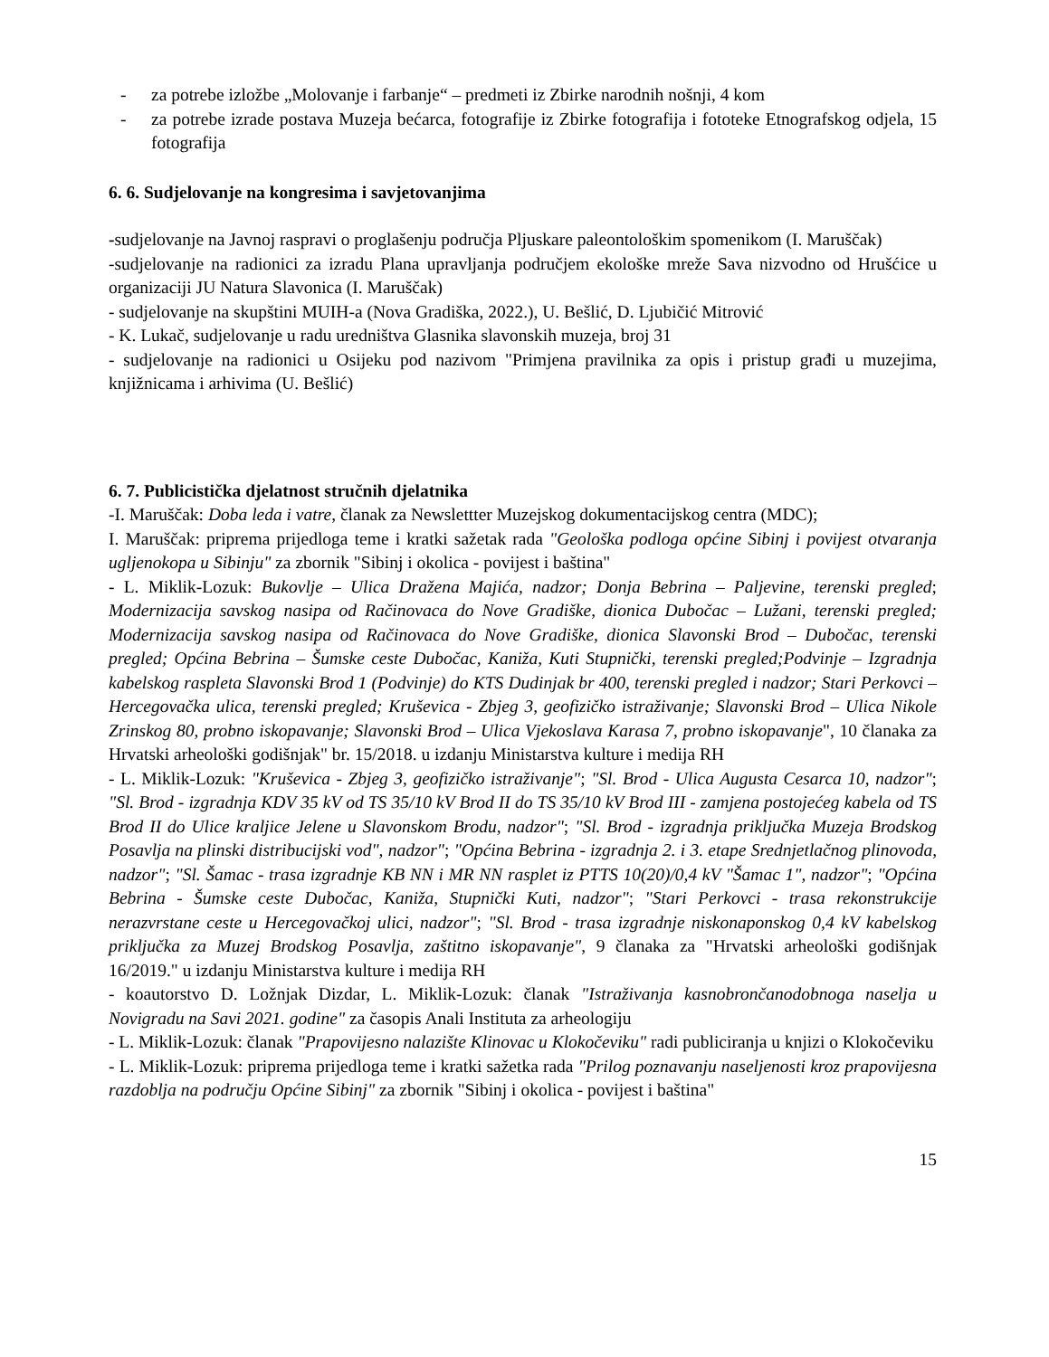- za potrebe izložbe „Molovanje i farbanje“ – predmeti iz Zbirke narodnih nošnji, 4 kom
- za potrebe izrade postava Muzeja bećarca, fotografije iz Zbirke fotografija i fototeke Etnografskog odjela, 15 fotografija
6. 6. Sudjelovanje na kongresima i savjetovanjima
-sudjelovanje na Javnoj raspravi o proglašenju područja Pljuskare paleontološkim spomenikom (I. Maruščak)
-sudjelovanje na radionici za izradu Plana upravljanja područjem ekološke mreže Sava nizvodno od Hrušćice u organizaciji JU Natura Slavonica (I. Maruščak)
- sudjelovanje na skupštini MUIH-a (Nova Gradiška, 2022.), U. Bešlić, D. Ljubičić Mitrović
- K. Lukač, sudjelovanje u radu uredništva Glasnika slavonskih muzeja, broj 31
- sudjelovanje na radionici u Osijeku pod nazivom "Primjena pravilnika za opis i pristup građi u muzejima, knjižnicama i arhivima (U. Bešlić)
6. 7. Publicistička djelatnost stručnih djelatnika
-I. Maruščak: Doba leda i vatre, članak za Newslettter Muzejskog dokumentacijskog centra (MDC);
I. Maruščak: priprema prijedloga teme i kratki sažetak rada "Geološka podloga općine Sibinj i povijest otvaranja ugljenokopa u Sibinju" za zbornik "Sibinj i okolica - povijest i baština"
- L. Miklik-Lozuk: Bukovlje – Ulica Dražena Majića, nadzor; Donja Bebrina – Paljevine, terenski pregled; Modernizacija savskog nasipa od Račinovaca do Nove Gradiške, dionica Dubočac – Lužani, terenski pregled; Modernizacija savskog nasipa od Račinovaca do Nove Gradiške, dionica Slavonski Brod – Dubočac, terenski pregled; Općina Bebrina – Šumske ceste Dubočac, Kaniža, Kuti Stupnički, terenski pregled;Podvinje – Izgradnja kabelskog raspleta Slavonski Brod 1 (Podvinje) do KTS Dudinjak br 400, terenski pregled i nadzor; Stari Perkovci – Hercegovačka ulica, terenski pregled; Kruševica - Zbjeg 3, geofizičko istraživanje; Slavonski Brod – Ulica Nikole Zrinskog 80, probno iskopavanje; Slavonski Brod – Ulica Vjekoslava Karasa 7, probno iskopavanje", 10 članaka za Hrvatski arheološki godišnjak" br. 15/2018. u izdanju Ministarstva kulture i medija RH
- L. Miklik-Lozuk: "Kruševica - Zbjeg 3, geofizičko istraživanje"; "Sl. Brod - Ulica Augusta Cesarca 10, nadzor"; "Sl. Brod - izgradnja KDV 35 kV od TS 35/10 kV Brod II do TS 35/10 kV Brod III - zamjena postojećeg kabela od TS Brod II do Ulice kraljice Jelene u Slavonskom Brodu, nadzor"; "Sl. Brod - izgradnja priključka Muzeja Brodskog Posavlja na plinski distribucijski vod", nadzor"; "Općina Bebrina - izgradnja 2. i 3. etape Srednjetlačnog plinovoda, nadzor"; "Sl. Šamac - trasa izgradnje KB NN i MR NN rasplet iz PTTS 10(20)/0,4 kV "Šamac 1", nadzor"; "Općina Bebrina - Šumske ceste Dubočac, Kaniža, Stupnički Kuti, nadzor"; "Stari Perkovci - trasa rekonstrukcije nerazvrstane ceste u Hercegovačkoj ulici, nadzor"; "Sl. Brod - trasa izgradnje niskonaponskog 0,4 kV kabelskog priključka za Muzej Brodskog Posavlja, zaštitno iskopavanje", 9 članaka za "Hrvatski arheološki godišnjak 16/2019." u izdanju Ministarstva kulture i medija RH
- koautorstvo D. Ložnjak Dizdar, L. Miklik-Lozuk: članak "Istraživanja kasnobrončanodobnoga naselja u Novigradu na Savi 2021. godine" za časopis Anali Instituta za arheologiju
- L. Miklik-Lozuk: članak "Prapovijesno nalazište Klinovac u Klokočeviku" radi publiciranja u knjizi o Klokočeviku
- L. Miklik-Lozuk: priprema prijedloga teme i kratki sažetka rada "Prilog poznavanju naseljenosti kroz prapovijesna razdoblja na području Općine Sibinj" za zbornik "Sibinj i okolica - povijest i baština"
15